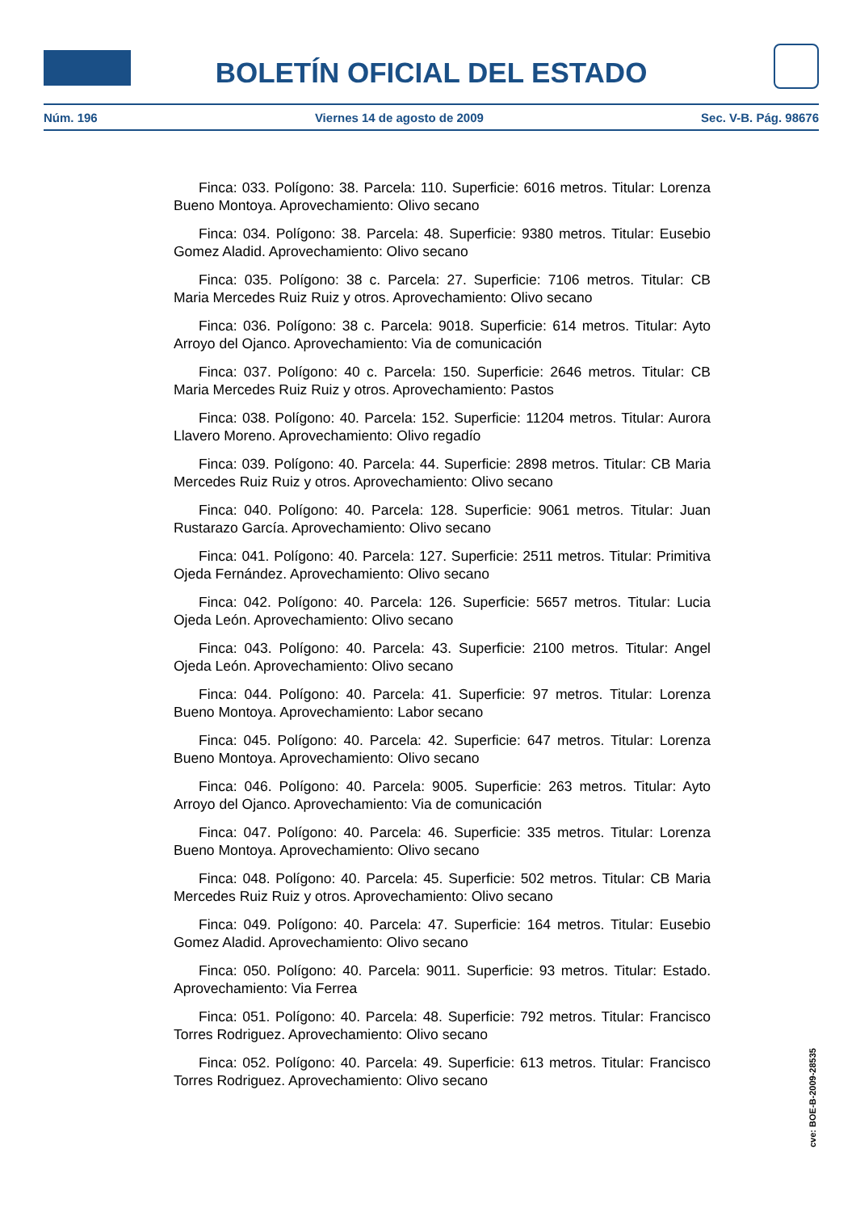BOLETÍN OFICIAL DEL ESTADO
Núm. 196 Viernes 14 de agosto de 2009 Sec. V-B. Pág. 98676
Finca: 033. Polígono: 38. Parcela: 110. Superficie: 6016 metros. Titular: Lorenza Bueno Montoya. Aprovechamiento: Olivo secano
Finca: 034. Polígono: 38. Parcela: 48. Superficie: 9380 metros. Titular: Eusebio Gomez Aladid. Aprovechamiento: Olivo secano
Finca: 035. Polígono: 38 c. Parcela: 27. Superficie: 7106 metros. Titular: CB Maria Mercedes Ruiz Ruiz y otros. Aprovechamiento: Olivo secano
Finca: 036. Polígono: 38 c. Parcela: 9018. Superficie: 614 metros. Titular: Ayto Arroyo del Ojanco. Aprovechamiento: Via de comunicación
Finca: 037. Polígono: 40 c. Parcela: 150. Superficie: 2646 metros. Titular: CB Maria Mercedes Ruiz Ruiz y otros. Aprovechamiento: Pastos
Finca: 038. Polígono: 40. Parcela: 152. Superficie: 11204 metros. Titular: Aurora Llavero Moreno. Aprovechamiento: Olivo regadío
Finca: 039. Polígono: 40. Parcela: 44. Superficie: 2898 metros. Titular: CB Maria Mercedes Ruiz Ruiz y otros. Aprovechamiento: Olivo secano
Finca: 040. Polígono: 40. Parcela: 128. Superficie: 9061 metros. Titular: Juan Rustarazo García. Aprovechamiento: Olivo secano
Finca: 041. Polígono: 40. Parcela: 127. Superficie: 2511 metros. Titular: Primitiva Ojeda Fernández. Aprovechamiento: Olivo secano
Finca: 042. Polígono: 40. Parcela: 126. Superficie: 5657 metros. Titular: Lucia Ojeda León. Aprovechamiento: Olivo secano
Finca: 043. Polígono: 40. Parcela: 43. Superficie: 2100 metros. Titular: Angel Ojeda León. Aprovechamiento: Olivo secano
Finca: 044. Polígono: 40. Parcela: 41. Superficie: 97 metros. Titular: Lorenza Bueno Montoya. Aprovechamiento: Labor secano
Finca: 045. Polígono: 40. Parcela: 42. Superficie: 647 metros. Titular: Lorenza Bueno Montoya. Aprovechamiento: Olivo secano
Finca: 046. Polígono: 40. Parcela: 9005. Superficie: 263 metros. Titular: Ayto Arroyo del Ojanco. Aprovechamiento: Via de comunicación
Finca: 047. Polígono: 40. Parcela: 46. Superficie: 335 metros. Titular: Lorenza Bueno Montoya. Aprovechamiento: Olivo secano
Finca: 048. Polígono: 40. Parcela: 45. Superficie: 502 metros. Titular: CB Maria Mercedes Ruiz Ruiz y otros. Aprovechamiento: Olivo secano
Finca: 049. Polígono: 40. Parcela: 47. Superficie: 164 metros. Titular: Eusebio Gomez Aladid. Aprovechamiento: Olivo secano
Finca: 050. Polígono: 40. Parcela: 9011. Superficie: 93 metros. Titular: Estado. Aprovechamiento: Via Ferrea
Finca: 051. Polígono: 40. Parcela: 48. Superficie: 792 metros. Titular: Francisco Torres Rodriguez. Aprovechamiento: Olivo secano
Finca: 052. Polígono: 40. Parcela: 49. Superficie: 613 metros. Titular: Francisco Torres Rodriguez. Aprovechamiento: Olivo secano
cve: BOE-B-2009-28535